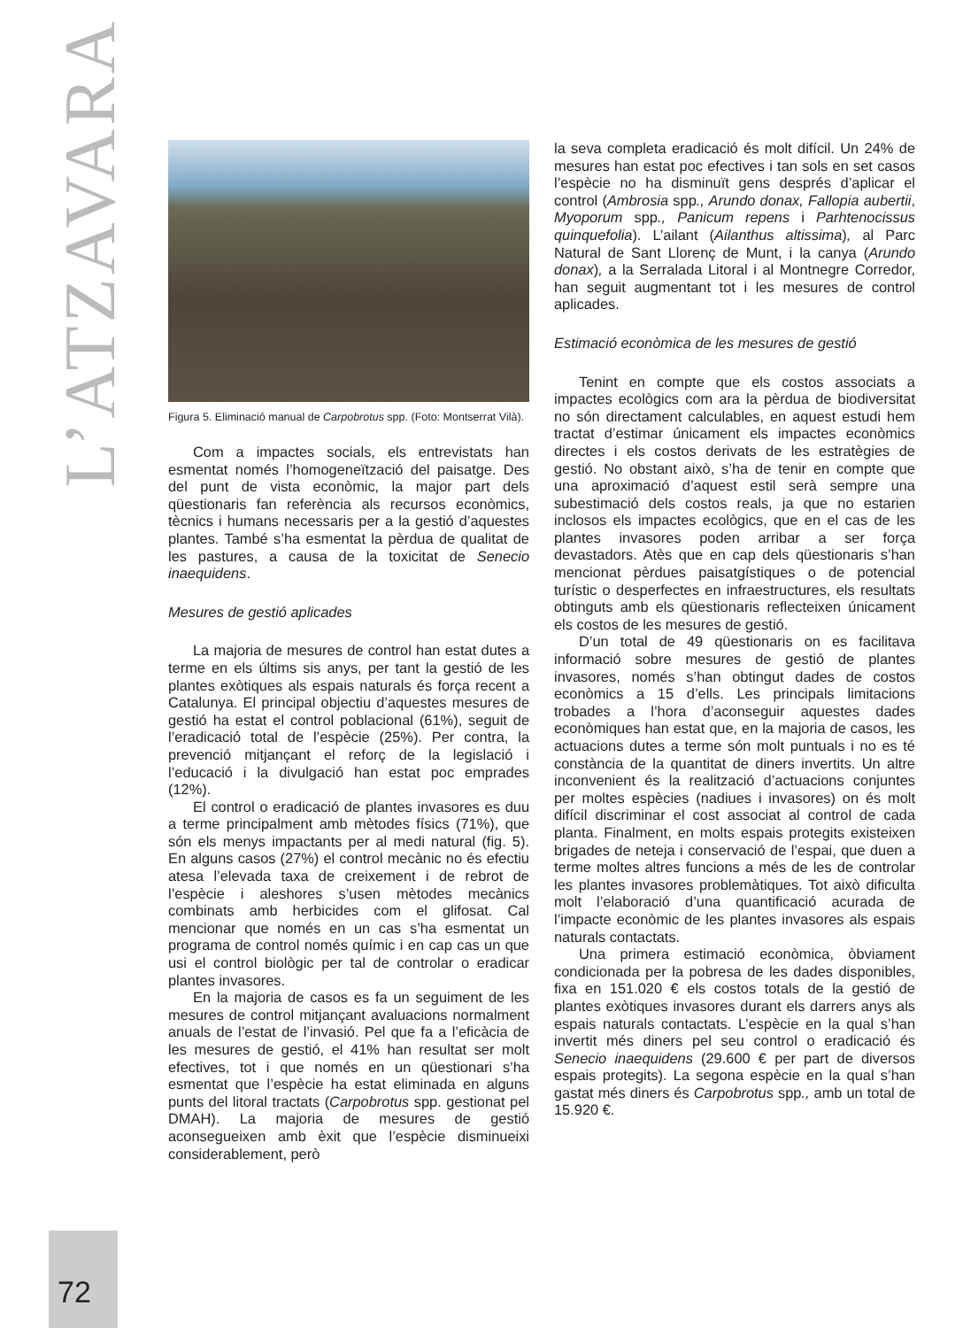L’ATZAVARA
72
Figura 5. Eliminació manual de Carpobrotus spp. (Foto: Montserrat Vilà).
Com a impactes socials, els entrevistats han esmentat només l’homogeneïtzació del paisatge. Des del punt de vista econòmic, la major part dels qüestionaris fan referència als recursos econòmics, tècnics i humans necessaris per a la gestió d’aquestes plantes. També s’ha esmentat la pèrdua de qualitat de les pastures, a causa de la toxicitat de Senecio inaequidens.
Mesures de gestió aplicades
La majoria de mesures de control han estat dutes a terme en els últims sis anys, per tant la gestió de les plantes exòtiques als espais naturals és força recent a Catalunya. El principal objectiu d’aquestes mesures de gestió ha estat el control poblacional (61%), seguit de l’eradicació total de l’espècie (25%). Per contra, la prevenció mitjançant el reforç de la legislació i l’educació i la divulgació han estat poc emprades (12%).
El control o eradicació de plantes invasores es duu a terme principalment amb mètodes físics (71%), que són els menys impactants per al medi natural (fig. 5). En alguns casos (27%) el control mecànic no és efectiu atesa l’elevada taxa de creixement i de rebrot de l’espècie i aleshores s’usen mètodes mecànics combinats amb herbicides com el glifosat. Cal mencionar que només en un cas s’ha esmentat un programa de control només químic i en cap cas un que usi el control biològic per tal de controlar o eradicar plantes invasores.
En la majoria de casos es fa un seguiment de les mesures de control mitjançant avaluacions normalment anuals de l’estat de l’invasió. Pel que fa a l’eficàcia de les mesures de gestió, el 41% han resultat ser molt efectives, tot i que només en un qüestionari s’ha esmentat que l’espècie ha estat eliminada en alguns punts del litoral tractats (Carpobrotus spp. gestionat pel DMAH). La majoria de mesures de gestió aconsegueixen amb èxit que l’espècie disminueixi considerablement, però
la seva completa eradicació és molt difícil. Un 24% de mesures han estat poc efectives i tan sols en set casos l’espècie no ha disminuït gens després d’aplicar el control (Ambrosia spp., Arundo donax, Fallopia aubertii, Myoporum spp., Panicum repens i Parhtenocissus quinquefolia). L’ailant (Ailanthus altissima), al Parc Natural de Sant Llorenç de Munt, i la canya (Arundo donax), a la Serralada Litoral i al Montnegre Corredor, han seguit augmentant tot i les mesures de control aplicades.
Estimació econòmica de les mesures de gestió
Tenint en compte que els costos associats a impactes ecològics com ara la pèrdua de biodiversitat no són directament calculables, en aquest estudi hem tractat d’estimar únicament els impactes econòmics directes i els costos derivats de les estratègies de gestió. No obstant això, s’ha de tenir en compte que una aproximació d’aquest estil serà sempre una subestimació dels costos reals, ja que no estarien inclosos els impactes ecològics, que en el cas de les plantes invasores poden arribar a ser força devastadors. Atès que en cap dels qüestionaris s’han mencionat pèrdues paisatgístiques o de potencial turístic o desperfectes en infraestructures, els resultats obtinguts amb els qüestionaris reflecteixen únicament els costos de les mesures de gestió.
D’un total de 49 qüestionaris on es facilitava informació sobre mesures de gestió de plantes invasores, només s’han obtingut dades de costos econòmics a 15 d’ells. Les principals limitacions trobades a l’hora d’aconseguir aquestes dades econòmiques han estat que, en la majoria de casos, les actuacions dutes a terme són molt puntuals i no es té constància de la quantitat de diners invertits. Un altre inconvenient és la realització d’actuacions conjuntes per moltes espècies (nadiues i invasores) on és molt difícil discriminar el cost associat al control de cada planta. Finalment, en molts espais protegits existeixen brigades de neteja i conservació de l’espai, que duen a terme moltes altres funcions a més de les de controlar les plantes invasores problemàtiques. Tot això dificulta molt l’elaboració d’una quantificació acurada de l’impacte econòmic de les plantes invasores als espais naturals contactats.
Una primera estimació econòmica, òbviament condicionada per la pobresa de les dades disponibles, fixa en 151.020 € els costos totals de la gestió de plantes exòtiques invasores durant els darrers anys als espais naturals contactats. L’espècie en la qual s’han invertit més diners pel seu control o eradicació és Senecio inaequidens (29.600 € per part de diversos espais protegits). La segona espècie en la qual s’han gastat més diners és Carpobrotus spp., amb un total de 15.920 €.